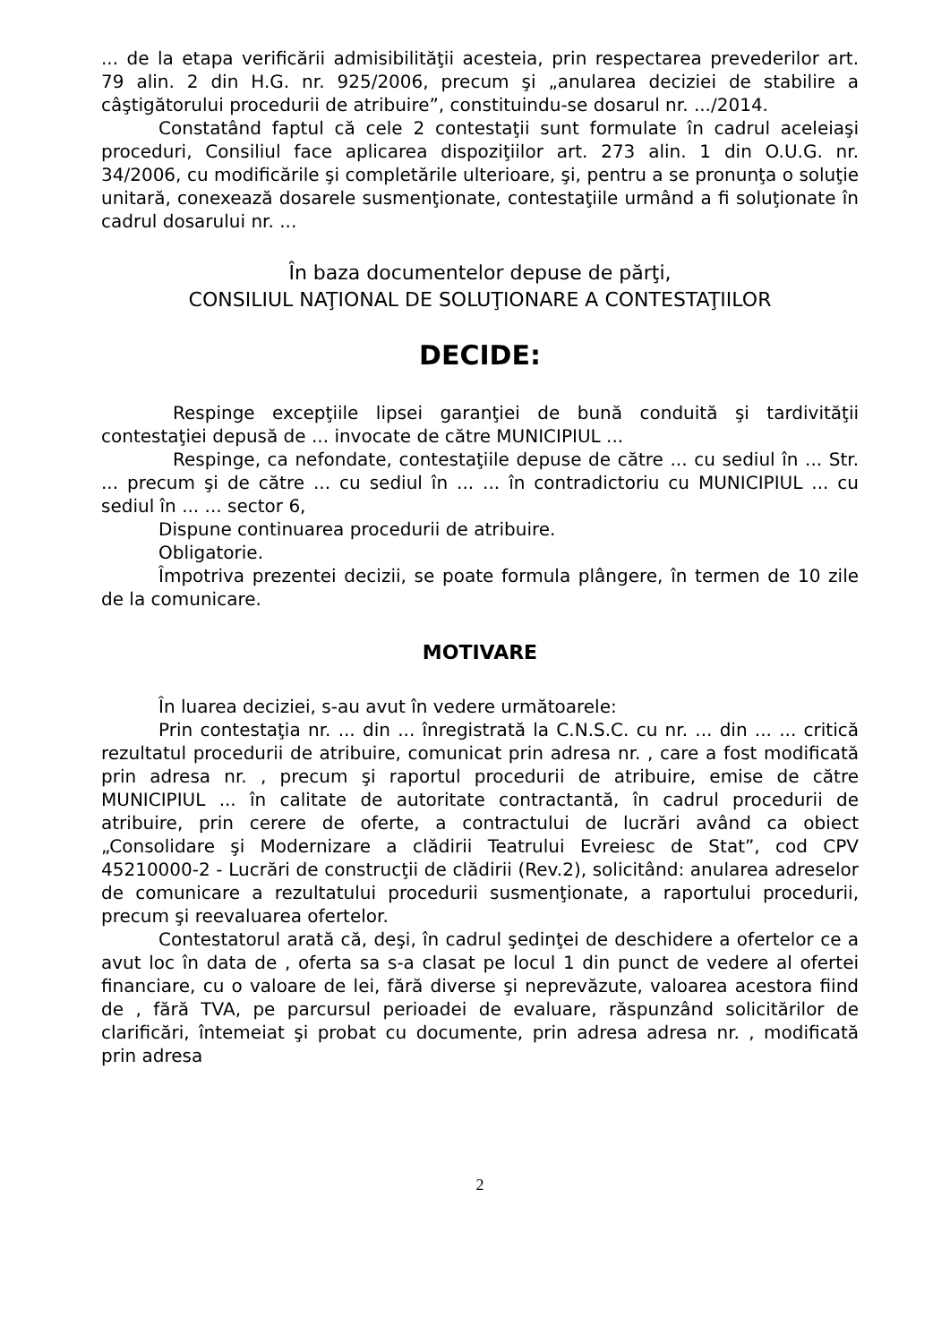... de la etapa verificării admisibilităţii acesteia, prin respectarea prevederilor art. 79 alin. 2 din H.G. nr. 925/2006, precum şi „anularea deciziei de stabilire a câştigătorului procedurii de atribuire”, constituindu-se dosarul nr. .../2014.
Constatând faptul că cele 2 contestaţii sunt formulate în cadrul aceleiaşi proceduri, Consiliul face aplicarea dispoziţiilor art. 273 alin. 1 din O.U.G. nr. 34/2006, cu modificările şi completările ulterioare, şi, pentru a se pronunţa o soluţie unitară, conexează dosarele susmenţionate, contestaţiile urmând a fi soluţionate în cadrul dosarului nr. ...
În baza documentelor depuse de părţi,
CONSILIUL NAŢIONAL DE SOLUŢIONARE A CONTESTAŢIILOR
DECIDE:
Respinge excepţiile lipsei garanţiei de bună conduită şi tardivităţii contestaţiei depusă de ... invocate de către MUNICIPIUL ...
Respinge, ca nefondate, contestaţiile depuse de către ... cu sediul în ... Str. ... precum şi de către ... cu sediul în ... ... în contradictoriu cu MUNICIPIUL ... cu sediul în ... ... sector 6,
Dispune continuarea procedurii de atribuire.
Obligatorie.
Împotriva prezentei decizii, se poate formula plângere, în termen de 10 zile de la comunicare.
MOTIVARE
În luarea deciziei, s-au avut în vedere următoarele:
Prin contestaţia nr. ... din ... înregistrată la C.N.S.C. cu nr. ... din ... ... critică rezultatul procedurii de atribuire, comunicat prin adresa nr. , care a fost modificată prin adresa nr. , precum şi raportul procedurii de atribuire, emise de către MUNICIPIUL ... în calitate de autoritate contractantă, în cadrul procedurii de atribuire, prin cerere de oferte, a contractului de lucrări având ca obiect „Consolidare şi Modernizare a clădirii Teatrului Evreiesc de Stat”, cod CPV 45210000-2 - Lucrări de construcţii de clădirii (Rev.2), solicitând: anularea adreselor de comunicare a rezultatului procedurii susmenţionate, a raportului procedurii, precum şi reevaluarea ofertelor.
Contestatorul arată că, deşi, în cadrul şedinţei de deschidere a ofertelor ce a avut loc în data de , oferta sa s-a clasat pe locul 1 din punct de vedere al ofertei financiare, cu o valoare de lei, fără diverse şi neprevăzute, valoarea acestora fiind de , fără TVA, pe parcursul perioadei de evaluare, răspunzând solicitărilor de clarificări, întemeiat şi probat cu documente, prin adresa adresa nr. , modificată prin adresa
2